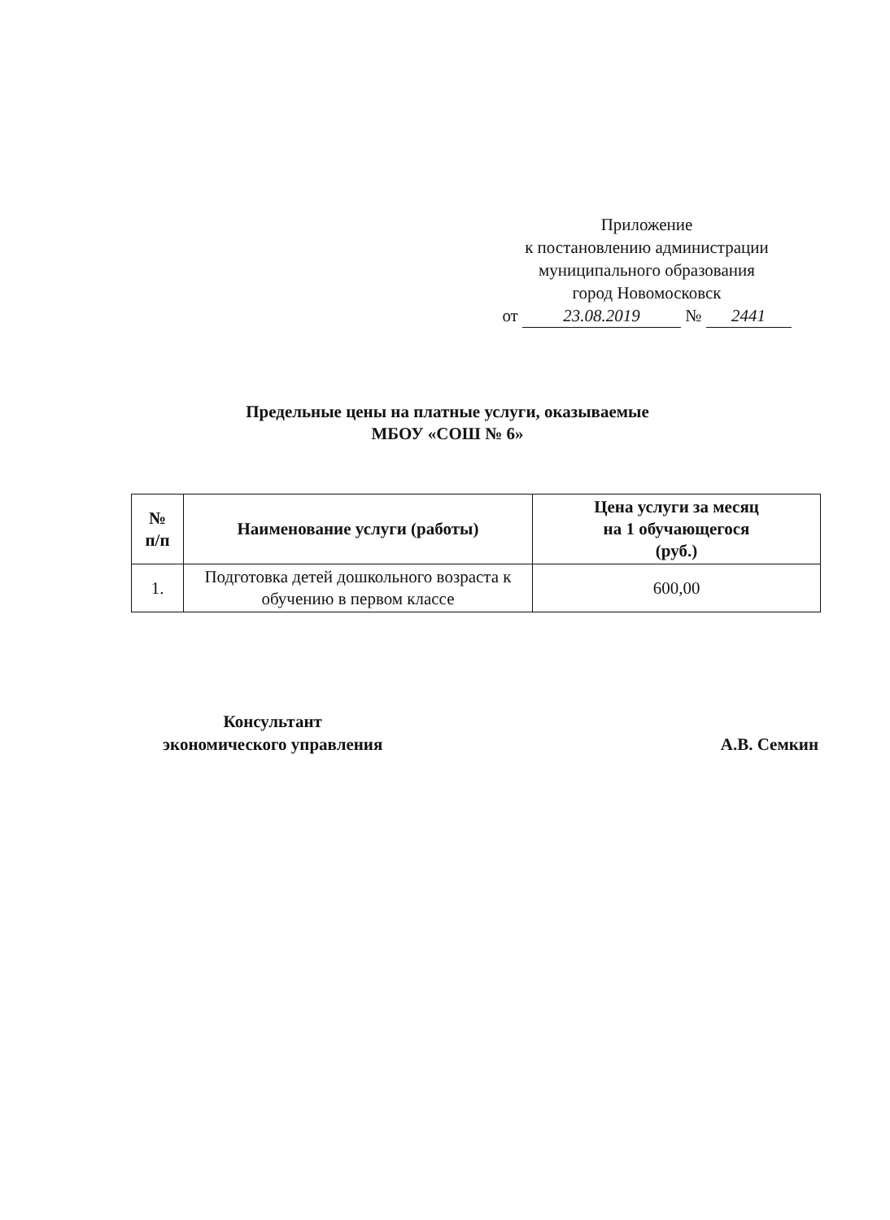Приложение
к постановлению администрации
муниципального образования
город Новомосковск
от 23.08.2019 № 2441
Предельные цены на платные услуги, оказываемые
МБОУ «СОШ № 6»
| № п/п | Наименование услуги (работы) | Цена услуги за месяц на 1 обучающегося (руб.) |
| --- | --- | --- |
| 1. | Подготовка детей дошкольного возраста к обучению в первом классе | 600,00 |
Консультант
экономического управления
А.В. Семкин